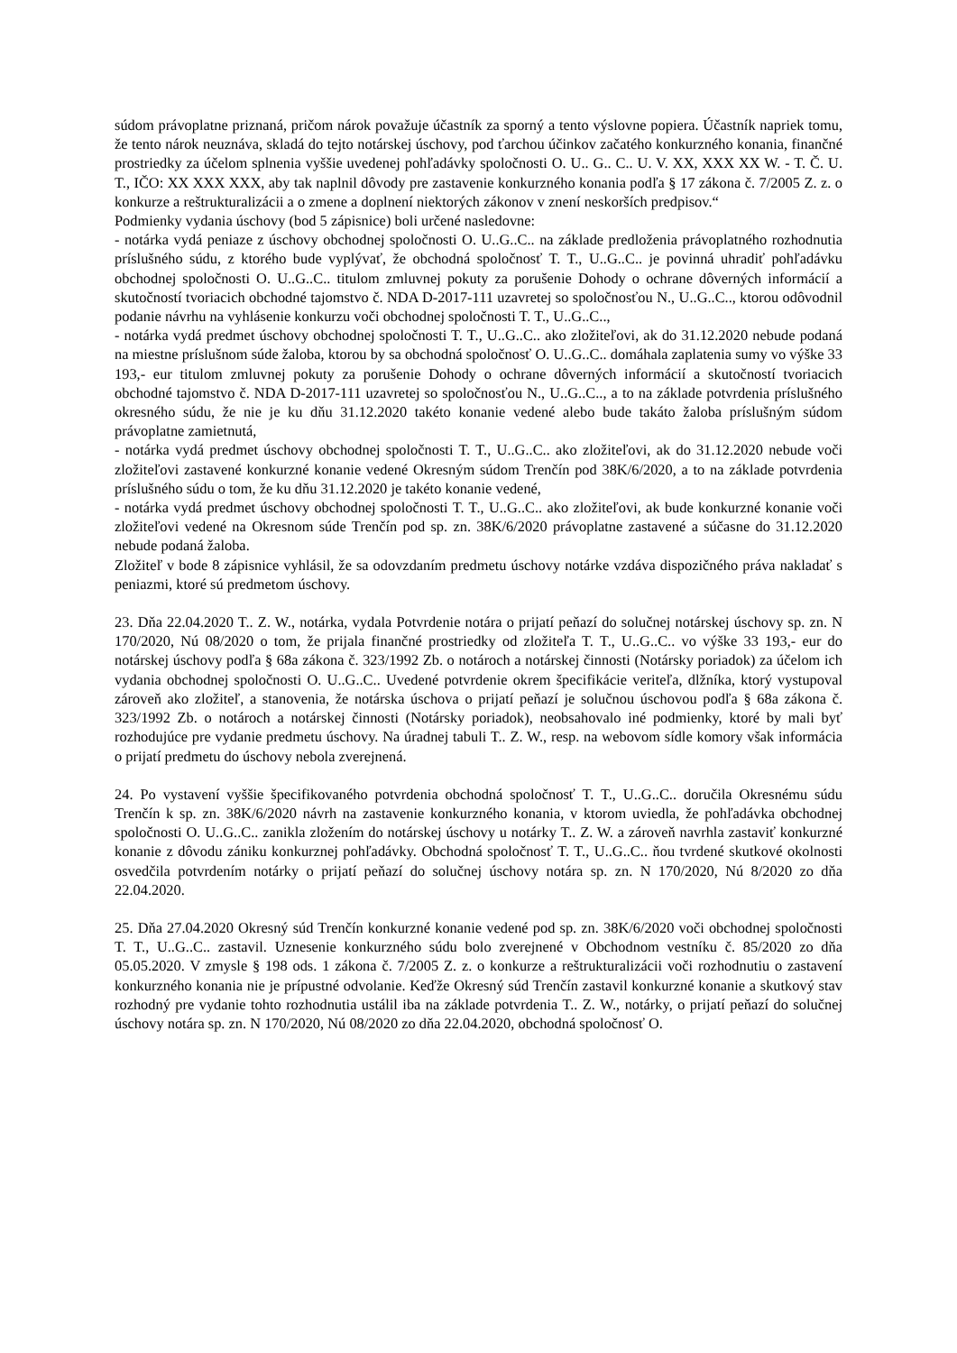súdom právoplatne priznaná, pričom nárok považuje účastník za sporný a tento výslovne popiera. Účastník napriek tomu, že tento nárok neuznáva, skladá do tejto notárskej úschovy, pod ťarchou účinkov začatého konkurzného konania, finančné prostriedky za účelom splnenia vyššie uvedenej pohľadávky spoločnosti O. U.. G.. C.. U. V. XX, XXX XX W. - T. Č. U. T., IČO: XX XXX XXX, aby tak naplnil dôvody pre zastavenie konkurzného konania podľa § 17 zákona č. 7/2005 Z. z. o konkurze a reštrukturalizácii a o zmene a doplnení niektorých zákonov v znení neskorších predpisov.“
Podmienky vydania úschovy (bod 5 zápisnice) boli určené nasledovne:
- notárka vydá peniaze z úschovy obchodnej spoločnosti O. U..G..C.. na základe predloženia právoplatného rozhodnutia príslušného súdu, z ktorého bude vyplývať, že obchodná spoločnosť T. T., U..G..C.. je povinná uhradiť pohľadávku obchodnej spoločnosti O. U..G..C.. titulom zmluvnej pokuty za porušenie Dohody o ochrane dôverných informácií a skutočností tvoriacich obchodné tajomstvo č. NDA D-2017-111 uzavretej so spoločnosťou N., U..G..C.., ktorou odôvodnil podanie návrhu na vyhlásenie konkurzu voči obchodnej spoločnosti T. T., U..G..C..,
- notárka vydá predmet úschovy obchodnej spoločnosti T. T., U..G..C.. ako zložiteľovi, ak do 31.12.2020 nebude podaná na miestne príslušnom súde žaloba, ktorou by sa obchodná spoločnosť O. U..G..C.. domáhala zaplatenia sumy vo výške 33 193,- eur titulom zmluvnej pokuty za porušenie Dohody o ochrane dôverných informácií a skutočností tvoriacich obchodné tajomstvo č. NDA D-2017-111 uzavretej so spoločnosťou N., U..G..C.., a to na základe potvrdenia príslušného okresného súdu, že nie je ku dňu 31.12.2020 takéto konanie vedené alebo bude takáto žaloba príslušným súdom právoplatne zamietnutá,
- notárka vydá predmet úschovy obchodnej spoločnosti T. T., U..G..C.. ako zložiteľovi, ak do 31.12.2020 nebude voči zložiteľovi zastavené konkurzné konanie vedené Okresným súdom Trenčín pod 38K/6/2020, a to na základe potvrdenia príslušného súdu o tom, že ku dňu 31.12.2020 je takéto konanie vedené,
- notárka vydá predmet úschovy obchodnej spoločnosti T. T., U..G..C.. ako zložiteľovi, ak bude konkurzné konanie voči zložiteľovi vedené na Okresnom súde Trenčín pod sp. zn. 38K/6/2020 právoplatne zastavené a súčasne do 31.12.2020 nebude podaná žaloba.
Zložiteľ v bode 8 zápisnice vyhlásil, že sa odovzdaním predmetu úschovy notárke vzdáva dispozičného práva nakladať s peniazmi, ktoré sú predmetom úschovy.
23. Dňa 22.04.2020 T.. Z. W., notárka, vydala Potvrdenie notára o prijatí peňazí do solučnej notárskej úschovy sp. zn. N 170/2020, Nú 08/2020 o tom, že prijala finančné prostriedky od zložiteľa T. T., U..G..C.. vo výške 33 193,- eur do notárskej úschovy podľa § 68a zákona č. 323/1992 Zb. o notároch a notárskej činnosti (Notársky poriadok) za účelom ich vydania obchodnej spoločnosti O. U..G..C.. Uvedené potvrdenie okrem špecifikácie veriteľa, dlžníka, ktorý vystupoval zároveň ako zložiteľ, a stanovenia, že notárska úschova o prijatí peňazí je solučnou úschovou podľa § 68a zákona č. 323/1992 Zb. o notároch a notárskej činnosti (Notársky poriadok), neobsahovalo iné podmienky, ktoré by mali byť rozhodujúce pre vydanie predmetu úschovy. Na úradnej tabuli T.. Z. W., resp. na webovom sídle komory však informácia o prijatí predmetu do úschovy nebola zverejnená.
24. Po vystavení vyššie špecifikovaného potvrdenia obchodná spoločnosť T. T., U..G..C.. doručila Okresnému súdu Trenčín k sp. zn. 38K/6/2020 návrh na zastavenie konkurzného konania, v ktorom uviedla, že pohľadávka obchodnej spoločnosti O. U..G..C.. zanikla zložením do notárskej úschovy u notárky T.. Z. W. a zároveň navrhla zastaviť konkurzné konanie z dôvodu zániku konkurznej pohľadávky. Obchodná spoločnosť T. T., U..G..C.. ňou tvrdené skutkové okolnosti osvedčila potvrdením notárky o prijatí peňazí do solučnej úschovy notára sp. zn. N 170/2020, Nú 8/2020 zo dňa 22.04.2020.
25. Dňa 27.04.2020 Okresný súd Trenčín konkurzné konanie vedené pod sp. zn. 38K/6/2020 voči obchodnej spoločnosti T. T., U..G..C.. zastavil. Uznesenie konkurzného súdu bolo zverejnené v Obchodnom vestníku č. 85/2020 zo dňa 05.05.2020. V zmysle § 198 ods. 1 zákona č. 7/2005 Z. z. o konkurze a reštrukturalizácii voči rozhodnutiu o zastavení konkurzného konania nie je prípustné odvolanie. Keďže Okresný súd Trenčín zastavil konkurzné konanie a skutkový stav rozhodný pre vydanie tohto rozhodnutia ustálil iba na základe potvrdenia T.. Z. W., notárky, o prijatí peňazí do solučnej úschovy notára sp. zn. N 170/2020, Nú 08/2020 zo dňa 22.04.2020, obchodná spoločnosť O.